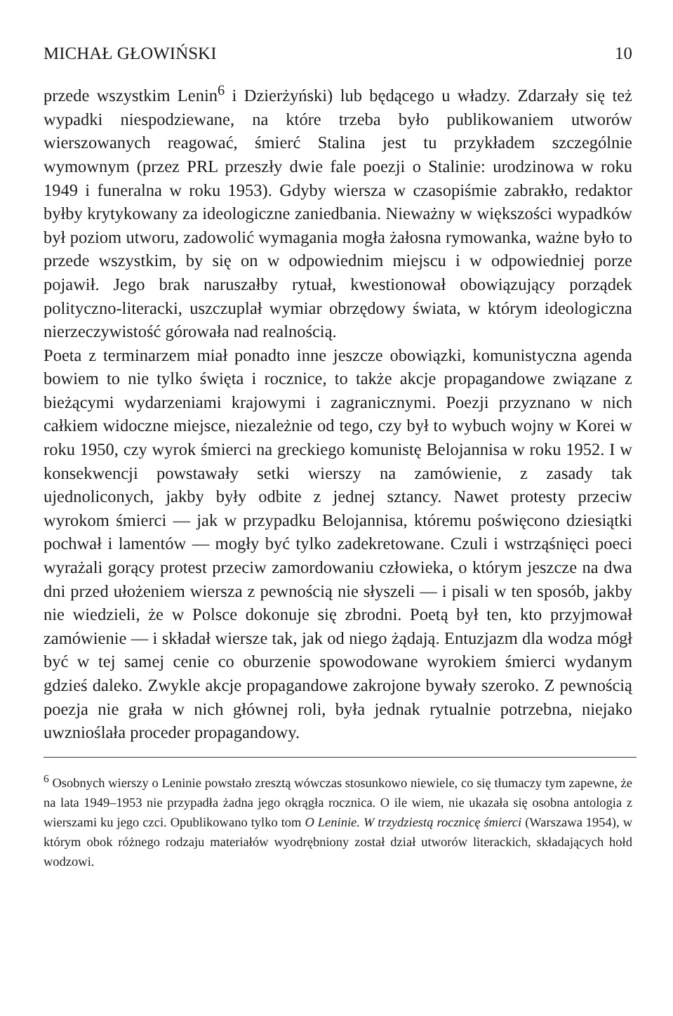MICHAŁ GŁOWIŃSKI 10
przede wszystkim Lenin<sup>6</sup> i Dzierżyński) lub będącego u władzy. Zdarzały się też wypadki niespodziewane, na które trzeba było publikowaniem utworów wierszowanych reagować, śmierć Stalina jest tu przykładem szczególnie wymownym (przez PRL przeszły dwie fale poezji o Stalinie: urodzinowa w roku 1949 i funeralna w roku 1953). Gdyby wiersza w czasopiśmie zabrakło, redaktor byłby krytykowany za ideologiczne zaniedbania. Nieważny w większości wypadków był poziom utworu, zadowolić wymagania mogła żałosna rymowanka, ważne było to przede wszystkim, by się on w odpowiednim miejscu i w odpowiedniej porze pojawił. Jego brak naruszałby rytuał, kwestionował obowiązujący porządek polityczno-literacki, uszczuplał wymiar obrzędowy świata, w którym ideologiczna nierzeczywistość górowała nad realnością.
Poeta z terminarzem miał ponadto inne jeszcze obowiązki, komunistyczna agenda bowiem to nie tylko święta i rocznice, to także akcje propagandowe związane z bieżącymi wydarzeniami krajowymi i zagranicznymi. Poezji przyznano w nich całkiem widoczne miejsce, niezależnie od tego, czy był to wybuch wojny w Korei w roku 1950, czy wyrok śmierci na greckiego komunistę Belojannisa w roku 1952. I w konsekwencji powstawały setki wierszy na zamówienie, z zasady tak ujednoliconych, jakby były odbite z jednej sztancy. Nawet protesty przeciw wyrokom śmierci — jak w przypadku Belojannisa, któremu poświęcono dziesiątki pochwał i lamentów — mogły być tylko zadekretowane. Czuli i wstrząśnięci poeci wyrażali gorący protest przeciw zamordowaniu człowieka, o którym jeszcze na dwa dni przed ułożeniem wiersza z pewnością nie słyszeli — i pisali w ten sposób, jakby nie wiedzieli, że w Polsce dokonuje się zbrodni. Poetą był ten, kto przyjmował zamówienie — i składał wiersze tak, jak od niego żądają. Entuzjazm dla wodza mógł być w tej samej cenie co oburzenie spowodowane wyrokiem śmierci wydanym gdzieś daleko. Zwykle akcje propagandowe zakrojone bywały szeroko. Z pewnością poezja nie grała w nich głównej roli, była jednak rytualnie potrzebna, niejako uwznioślała proceder propagandowy.
<sup>6</sup> Osobnych wierszy o Leninie powstało zresztą wówczas stosunkowo niewiele, co się tłumaczy tym zapewne, że na lata 1949–1953 nie przypadła żadna jego okrągła rocznica. O ile wiem, nie ukazała się osobna antologia z wierszami ku jego czci. Opublikowano tylko tom O Leninie. W trzydziestą rocznicę śmierci (Warszawa 1954), w którym obok różnego rodzaju materiałów wyodrębniony został dział utworów literackich, składających hołd wodzowi.